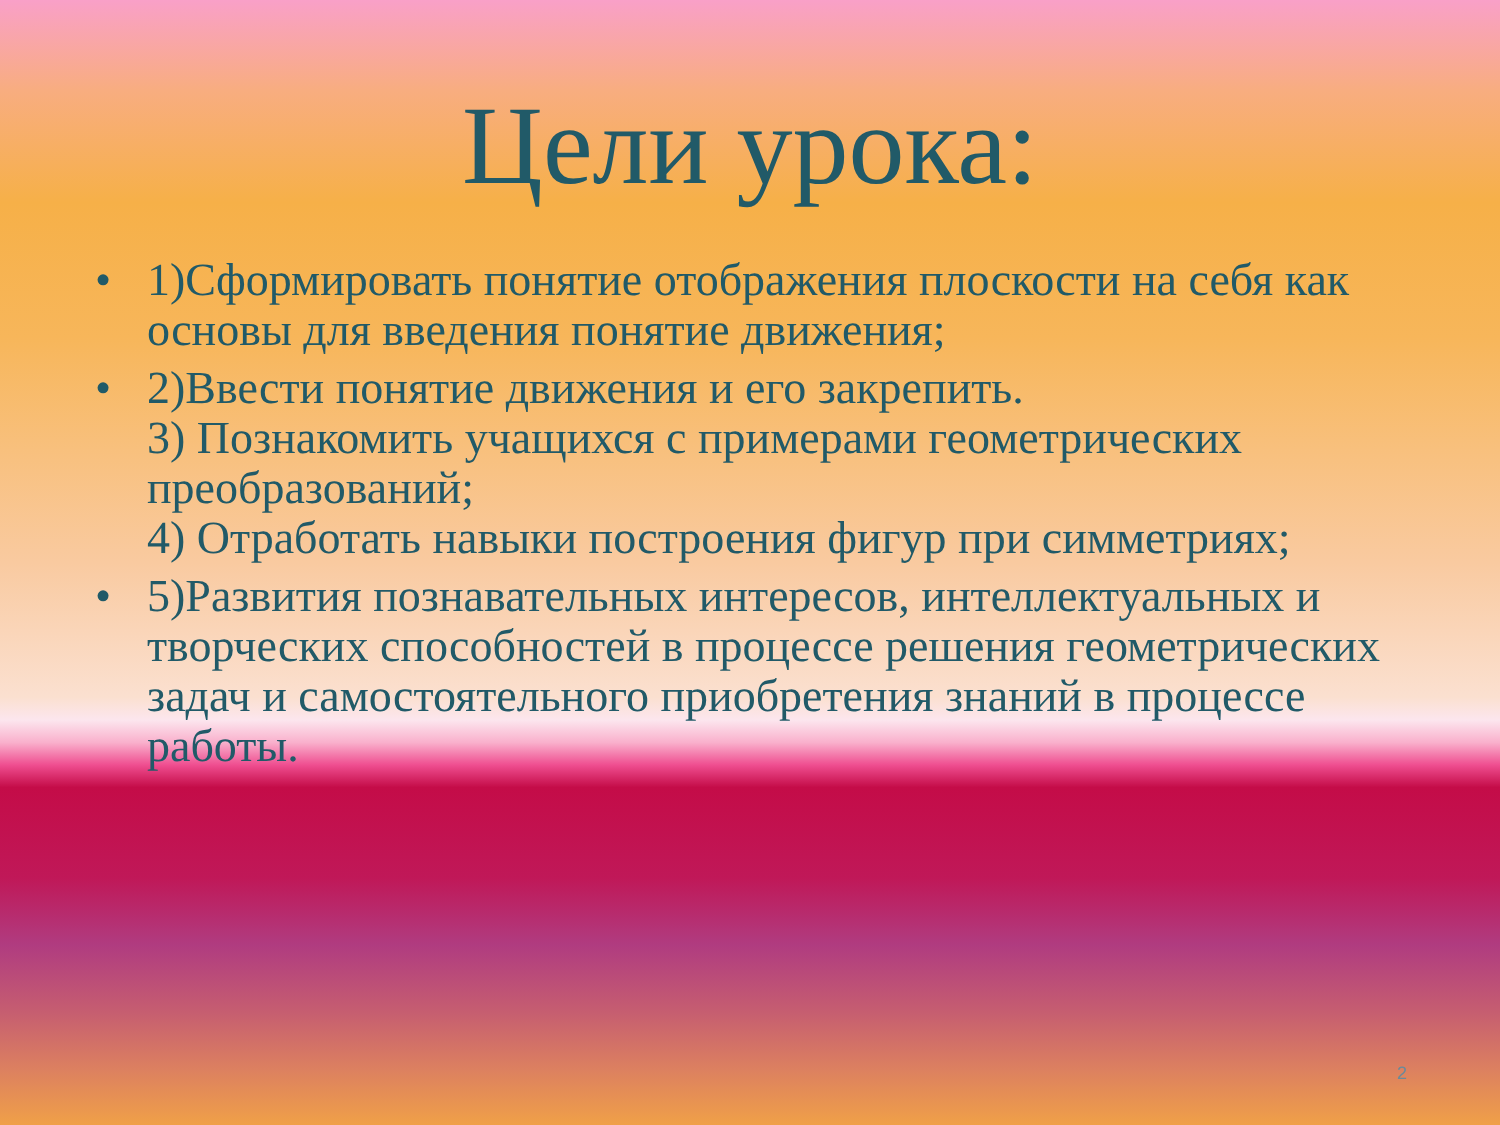Цели урока:
• 1)Сформировать понятие отображения плоскости на себя как основы для введения понятие движения;
• 2)Ввести понятие движения и его закрепить.
3) Познакомить учащихся с примерами геометрических преобразований;
4) Отработать навыки построения фигур при симметриях;
• 5)Развития познавательных интересов, интеллектуальных и творческих способностей в процессе решения геометрических задач и самостоятельного приобретения знаний в процессе работы.
2